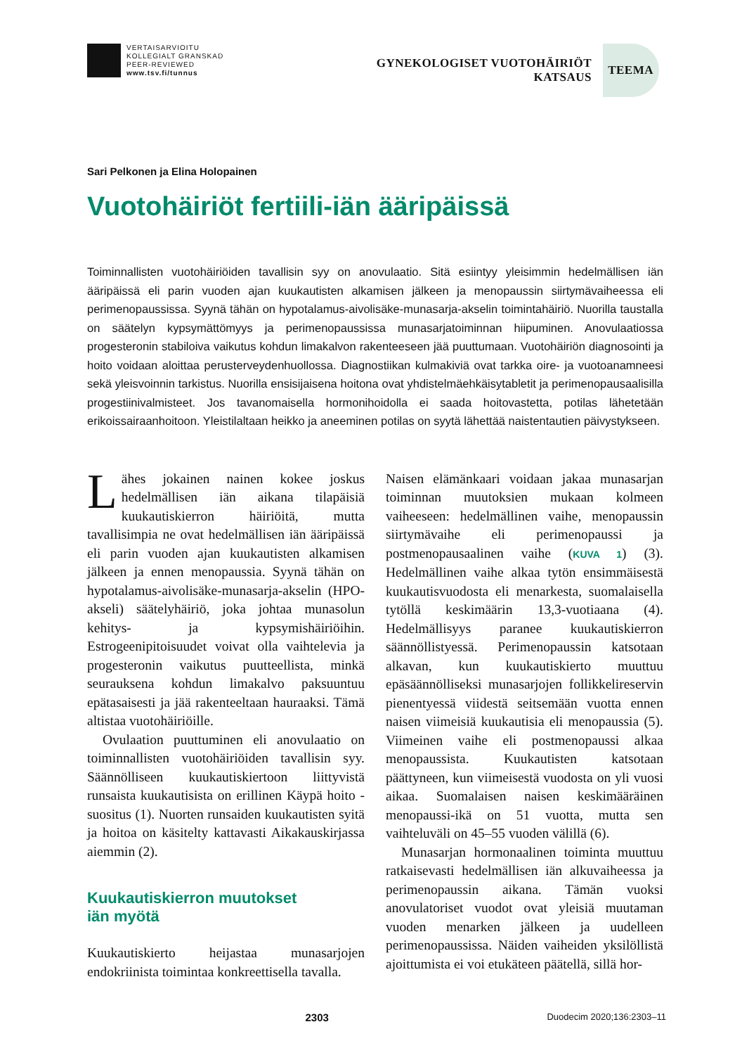VERTAISARVIOITU
KOLLEGIALT GRANSKAD
PEER-REVIEWED
www.tsv.fi/tunnus
GYNEKOLOGISET VUOTOHÄIRIÖT
KATSAUS
TEEMA
Sari Pelkonen ja Elina Holopainen
Vuotohäiriöt fertiili-iän ääripäissä
Toiminnallisten vuotohäiriöiden tavallisin syy on anovulaatio. Sitä esiintyy yleisimmin hedelmällisen iän ääripäissä eli parin vuoden ajan kuukautisten alkamisen jälkeen ja menopaussin siirtymävaiheessa eli perimenopaussissa. Syynä tähän on hypotalamus-aivolisäke-munasarja-akselin toimintahäiriö. Nuorilla taustalla on säätelyn kypsymättömyys ja perimenopaussissa munasarjatoiminnan hiipuminen. Anovulaatiossa progesteronin stabiloiva vaikutus kohdun limakalvon rakenteeseen jää puuttumaan. Vuotohäiriön diagnosointi ja hoito voidaan aloittaa perusterveydenhuollossa. Diagnostiikan kulmakiviä ovat tarkka oire- ja vuotoanamneesi sekä yleisvoinnin tarkistus. Nuorilla ensisijaisena hoitona ovat yhdistelmäehkäisytabletit ja perimenopausaalisilla progestiinivalmisteet. Jos tavanomaisella hormonihoidolla ei saada hoitovastetta, potilas lähetetään erikoissairaanhoitoon. Yleistilaltaan heikko ja aneeminen potilas on syytä lähettää naistentautien päivystykseen.
Lähes jokainen nainen kokee joskus hedelmällisen iän aikana tilapäisiä kuukautiskierron häiriöitä, mutta tavallisimpia ne ovat hedelmällisen iän ääripäissä eli parin vuoden ajan kuukautisten alkamisen jälkeen ja ennen menopaussia. Syynä tähän on hypotalamus-aivolisäke-munasarja-akselin (HPO-akseli) säätelyhäiriö, joka johtaa munasolun kehitys- ja kypsymishäiriöihin. Estrogeenipitoisuudet voivat olla vaihtelevia ja progesteronin vaikutus puutteellista, minkä seurauksena kohdun limakalvo paksuuntuu epätasaisesti ja jää rakenteeltaan hauraaksi. Tämä altistaa vuotohäiriöille.
Ovulaation puuttuminen eli anovulaatio on toiminnallisten vuotohäiriöiden tavallisin syy. Säännölliseen kuukautiskiertoon liittyvistä runsaista kuukautisista on erillinen Käypä hoito -suositus (1). Nuorten runsaiden kuukautisten syitä ja hoitoa on käsitelty kattavasti Aikakauskirjassa aiemmin (2).
Kuukautiskierron muutokset
iän myötä
Kuukautiskierto heijastaa munasarjojen endokriinista toimintaa konkreettisella tavalla.
Naisen elämänkaari voidaan jakaa munasarjan toiminnan muutoksien mukaan kolmeen vaiheeseen: hedelmällinen vaihe, menopaussin siirtymävaihe eli perimenopaussi ja postmenopausaalinen vaihe (KUVA 1) (3). Hedelmällinen vaihe alkaa tytön ensimmäisestä kuukautisvuodosta eli menarkesta, suomalaisella tytöllä keskimäärin 13,3-vuotiaana (4). Hedelmällisyys paranee kuukautiskierron säännöllistyessä. Perimenopaussin katsotaan alkavan, kun kuukautiskierto muuttuu epäsäännölliseksi munasarjojen follikkelireservin pienentyessä viidestä seitsemään vuotta ennen naisen viimeisiä kuukautisia eli menopaussia (5). Viimeinen vaihe eli postmenopaussi alkaa menopaussista. Kuukautisten katsotaan päättyneen, kun viimeisestä vuodosta on yli vuosi aikaa. Suomalaisen naisen keskimääräinen menopaussi-ikä on 51 vuotta, mutta sen vaihteluväli on 45–55 vuoden välillä (6).
Munasarjan hormonaalinen toiminta muuttuu ratkaisevasti hedelmällisen iän alkuvaiheessa ja perimenopaussin aikana. Tämän vuoksi anovulatoriset vuodot ovat yleisiä muutaman vuoden menarken jälkeen ja uudelleen perimenopaussissa. Näiden vaiheiden yksilöllistä ajoittumista ei voi etukäteen päätellä, sillä hor-
2303 Duodecim 2020;136:2303–11